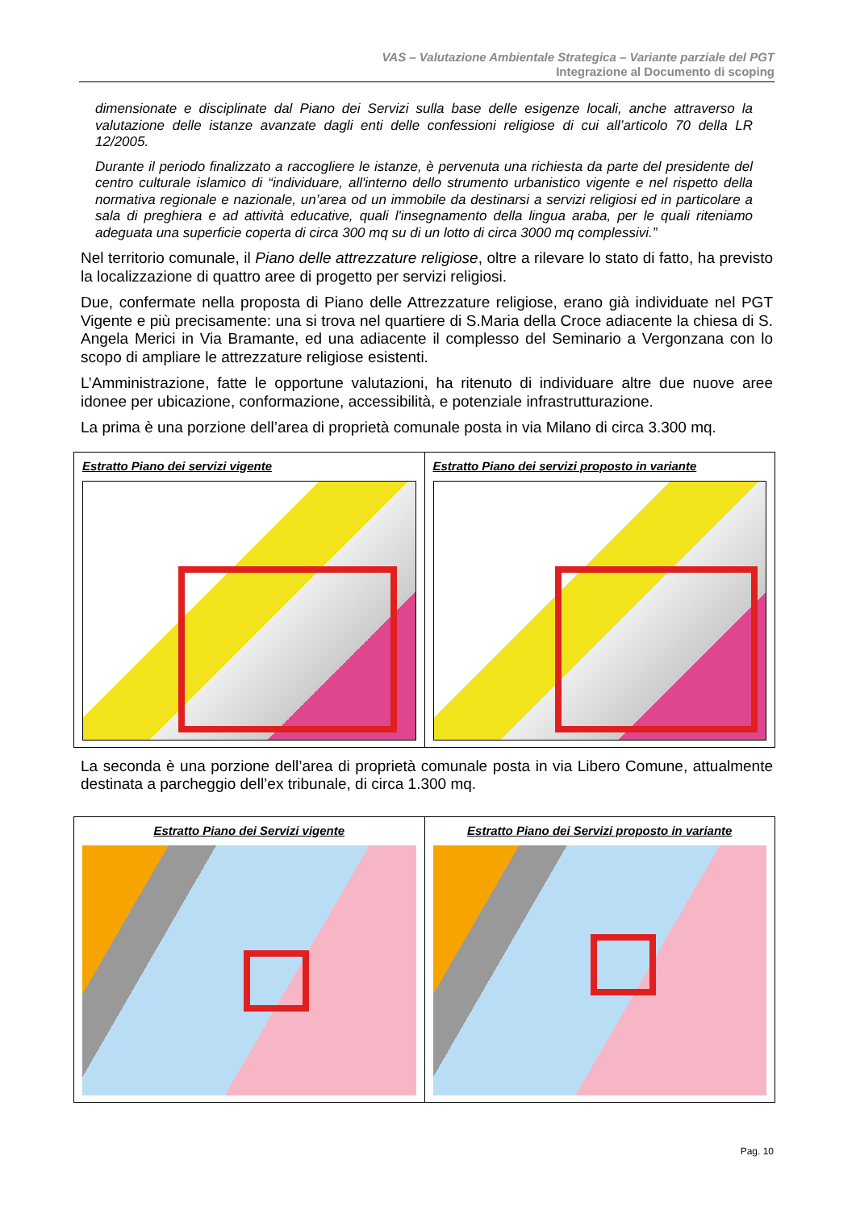VAS – Valutazione Ambientale Strategica – Variante parziale del PGT
Integrazione al Documento di scoping
dimensionate e disciplinate dal Piano dei Servizi sulla base delle esigenze locali, anche attraverso la valutazione delle istanze avanzate dagli enti delle confessioni religiose di cui all’articolo 70 della LR 12/2005.
Durante il periodo finalizzato a raccogliere le istanze, è pervenuta una richiesta da parte del presidente del centro culturale islamico di “individuare, all'interno dello strumento urbanistico vigente e nel rispetto della normativa regionale e nazionale, un’area od un immobile da destinarsi a servizi religiosi ed in particolare a sala di preghiera e ad attività educative, quali l'insegnamento della lingua araba, per le quali riteniamo adeguata una superficie coperta di circa 300 mq su di un lotto di circa 3000 mq complessivi.”
Nel territorio comunale, il Piano delle attrezzature religiose, oltre a rilevare lo stato di fatto, ha previsto la localizzazione di quattro aree di progetto per servizi religiosi.
Due, confermate nella proposta di Piano delle Attrezzature religiose, erano già individuate nel PGT Vigente e più precisamente: una si trova nel quartiere di S.Maria della Croce adiacente la chiesa di S. Angela Merici in Via Bramante, ed una adiacente il complesso del Seminario a Vergonzana con lo scopo di ampliare le attrezzature religiose esistenti.
L’Amministrazione, fatte le opportune valutazioni, ha ritenuto di individuare altre due nuove aree idonee per ubicazione, conformazione, accessibilità, e potenziale infrastrutturazione.
La prima è una porzione dell’area di proprietà comunale posta in via Milano di circa 3.300 mq.
| Estratto Piano dei servizi vigente | Estratto Piano dei servizi proposto in variante |
La seconda è una porzione dell’area di proprietà comunale posta in via Libero Comune, attualmente destinata a parcheggio dell’ex tribunale, di circa 1.300 mq.
| Estratto Piano dei Servizi vigente | Estratto Piano dei Servizi proposto in variante |
Pag. 10